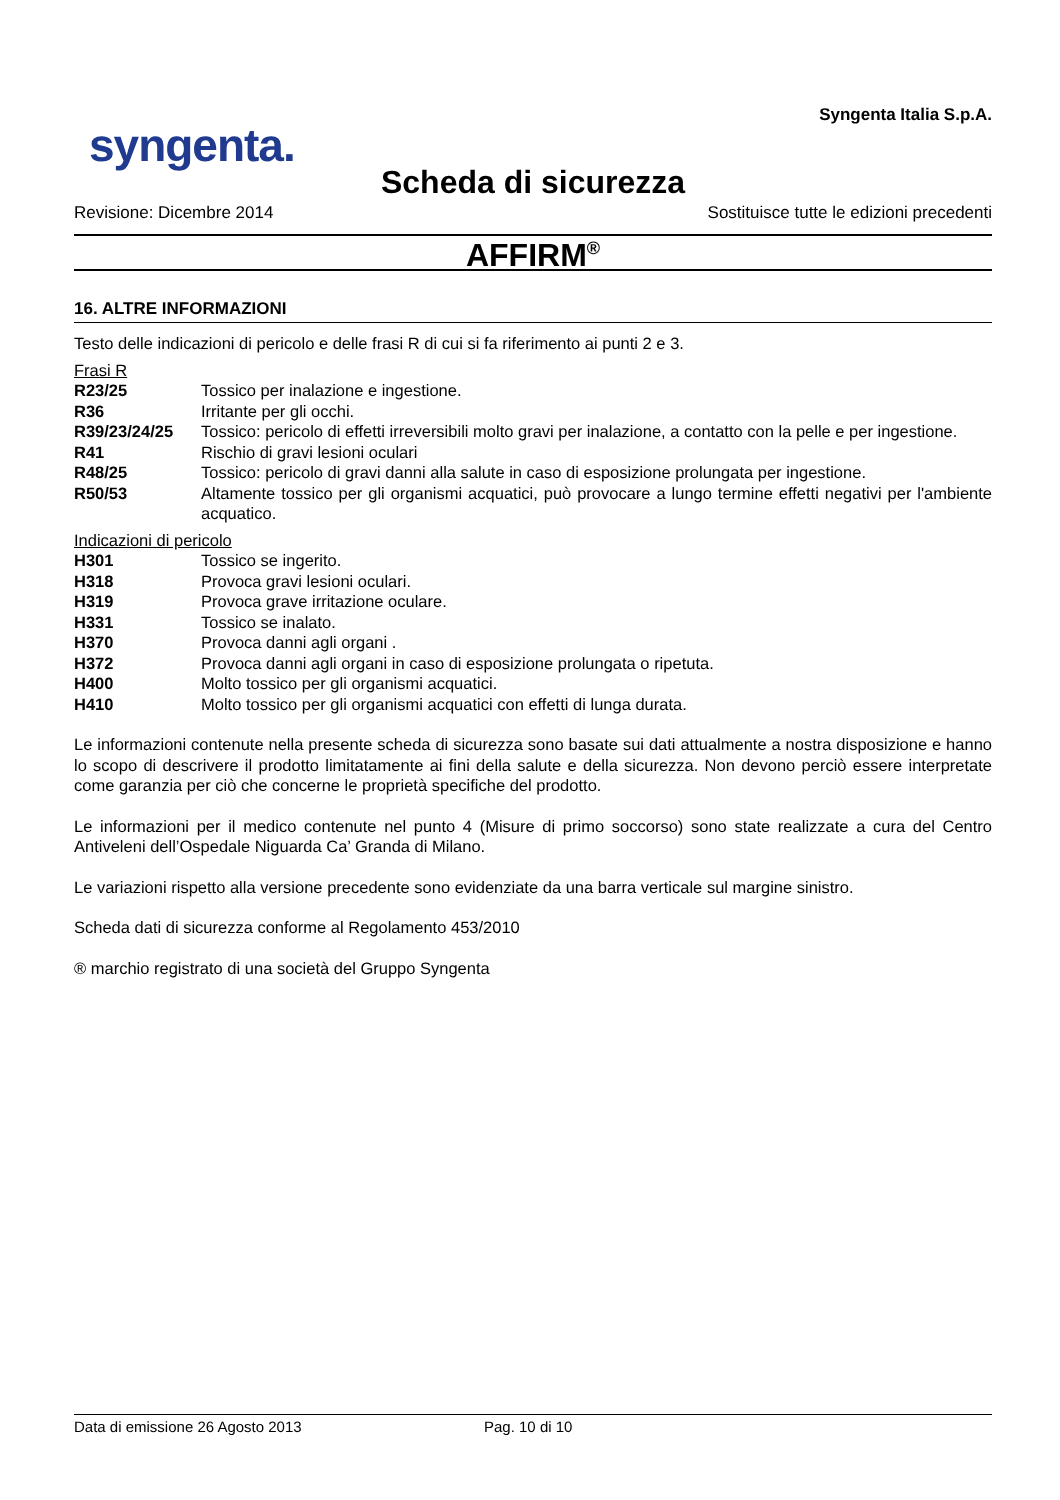syngenta.
Syngenta Italia S.p.A.
Scheda di sicurezza
Revisione: Dicembre 2014 Sostituisce tutte le edizioni precedenti
AFFIRM<sup>®</sup>
16. ALTRE INFORMAZIONI
Testo delle indicazioni di pericolo e delle frasi R di cui si fa riferimento ai punti 2 e 3.
Frasi R
R23/25 Tossico per inalazione e ingestione.
R36 Irritante per gli occhi.
R39/23/24/25 Tossico: pericolo di effetti irreversibili molto gravi per inalazione, a contatto con la pelle e per ingestione.
R41 Rischio di gravi lesioni oculari
R48/25 Tossico: pericolo di gravi danni alla salute in caso di esposizione prolungata per ingestione.
R50/53 Altamente tossico per gli organismi acquatici, può provocare a lungo termine effetti negativi per l'ambiente acquatico.
Indicazioni di pericolo
H301 Tossico se ingerito.
H318 Provoca gravi lesioni oculari.
H319 Provoca grave irritazione oculare.
H331 Tossico se inalato.
H370 Provoca danni agli organi .
H372 Provoca danni agli organi in caso di esposizione prolungata o ripetuta.
H400 Molto tossico per gli organismi acquatici.
H410 Molto tossico per gli organismi acquatici con effetti di lunga durata.
Le informazioni contenute nella presente scheda di sicurezza sono basate sui dati attualmente a nostra disposizione e hanno lo scopo di descrivere il prodotto limitatamente ai fini della salute e della sicurezza. Non devono perciò essere interpretate come garanzia per ciò che concerne le proprietà specifiche del prodotto.
Le informazioni per il medico contenute nel punto 4 (Misure di primo soccorso) sono state realizzate a cura del Centro Antiveleni dell’Ospedale Niguarda Ca’ Granda di Milano.
Le variazioni rispetto alla versione precedente sono evidenziate da una barra verticale sul margine sinistro.
Scheda dati di sicurezza conforme al Regolamento 453/2010
® marchio registrato di una società del Gruppo Syngenta
Data di emissione 26 Agosto 2013 Pag. 10 di 10